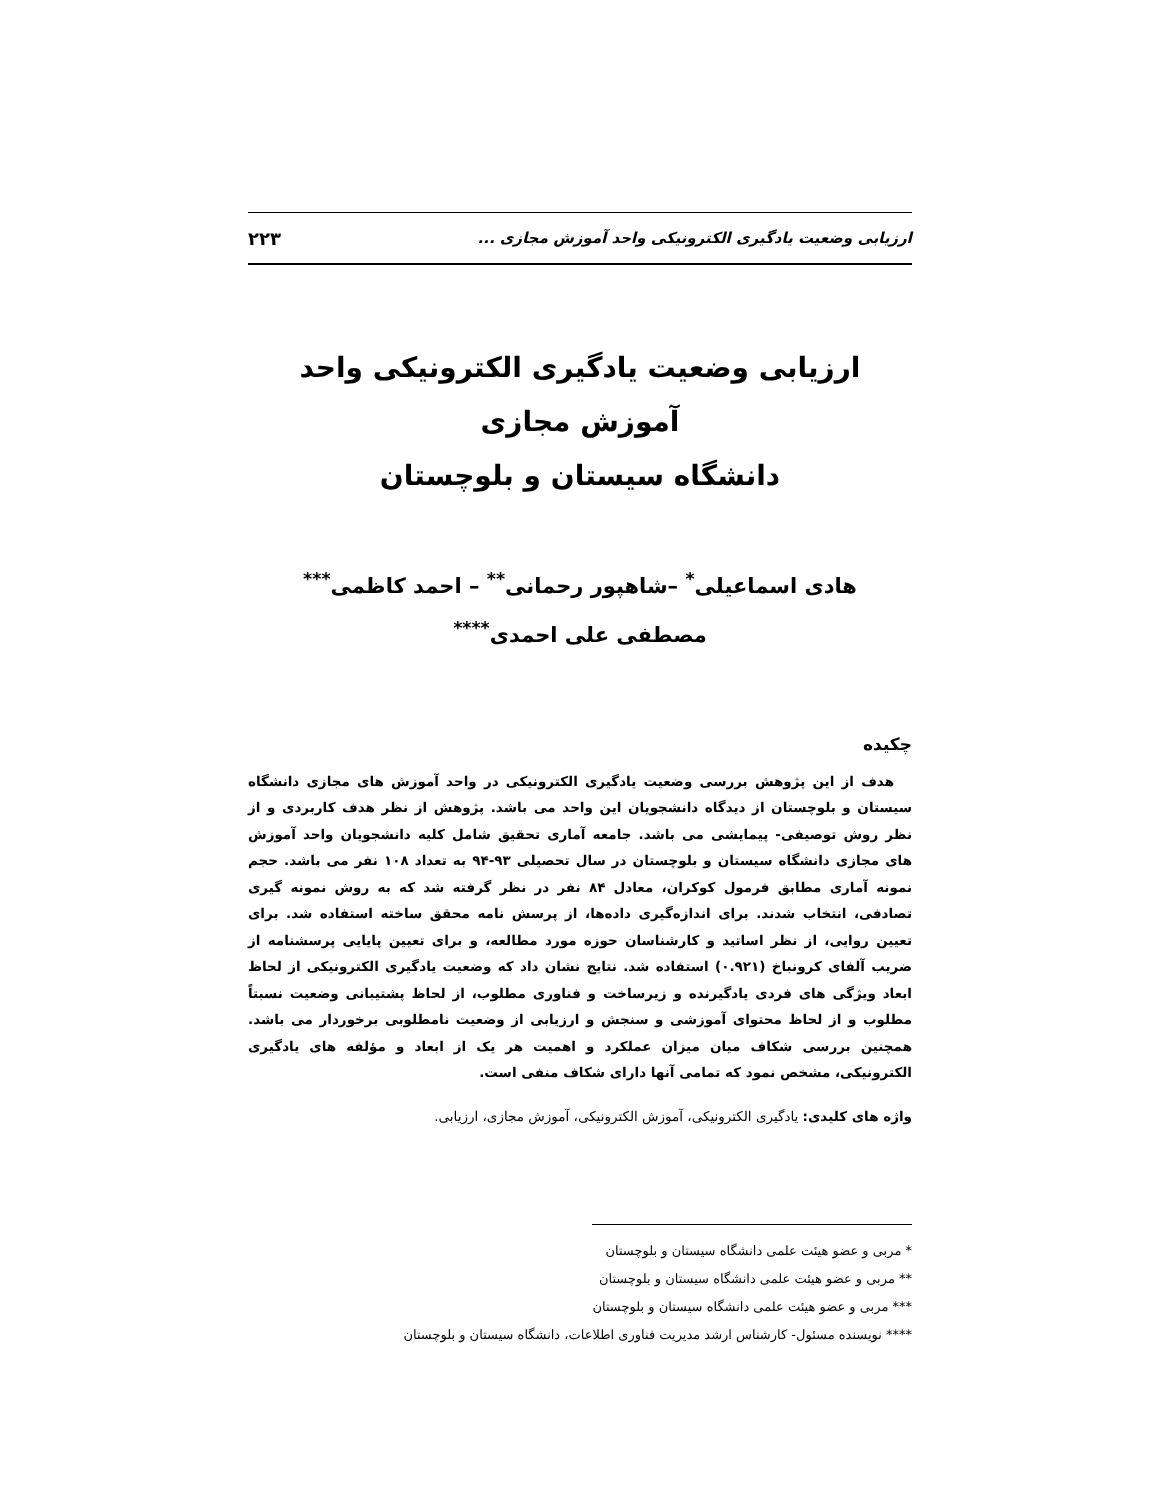ارزیابی وضعیت یادگیری الکترونیکی واحد آموزش مجازی ... ۲۲۳
ارزیابی وضعیت یادگیری الکترونیکی واحد آموزش مجازی
دانشگاه سیستان و بلوچستان
هادی اسماعیلی<sup>*</sup> –شاهپور رحمانی<sup>**</sup> – احمد کاظمی<sup>***</sup>
مصطفی علی احمدی<sup>****</sup>
چکیده
هدف از این پژوهش بررسی وضعیت یادگیری الکترونیکی در واحد آموزش های مجازی دانشگاه سیستان و بلوچستان از دیدگاه دانشجویان این واحد می باشد. پژوهش از نظر هدف کاربردی و از نظر روش توصیفی- پیمایشی می باشد. جامعه آماری تحقیق شامل کلیه دانشجویان واحد آموزش های مجازی دانشگاه سیستان و بلوچستان در سال تحصیلی ۹۳-۹۴ به تعداد ۱۰۸ نفر می باشد. حجم نمونه آماری مطابق فرمول کوکران، معادل ۸۴ نفر در نظر گرفته شد که به روش نمونه گیری تصادفی، انتخاب شدند. برای اندازه‌گیری داده‌ها، از پرسش نامه محقق ساخته استفاده شد. برای تعیین روایی، از نظر اساتید و کارشناسان حوزه مورد مطالعه، و برای تعیین پایایی پرسشنامه از ضریب آلفای کرونباخ (۰.۹۲۱) استفاده شد. نتایج نشان داد که وضعیت یادگیری الکترونیکی از لحاظ ابعاد ویژگی های فردی یادگیرنده و زیرساخت و فناوری مطلوب، از لحاظ پشتیبانی وضعیت نسبتاً مطلوب و از لحاظ محتوای آموزشی و سنجش و ارزیابی از وضعیت نامطلوبی برخوردار می باشد. همچنین بررسی شکاف میان میزان عملکرد و اهمیت هر یک از ابعاد و مؤلفه های یادگیری الکترونیکی، مشخص نمود که تمامی آنها دارای شکاف منفی است.
واژه های کلیدی: یادگیری الکترونیکی، آموزش الکترونیکی، آموزش مجازی، ارزیابی.
* مربی و عضو هیئت علمی دانشگاه سیستان و بلوچستان
** مربی و عضو هیئت علمی دانشگاه سیستان و بلوچستان
*** مربی و عضو هیئت علمی دانشگاه سیستان و بلوچستان
**** نویسنده مسئول- کارشناس ارشد مدیریت فناوری اطلاعات، دانشگاه سیستان و بلوچستان